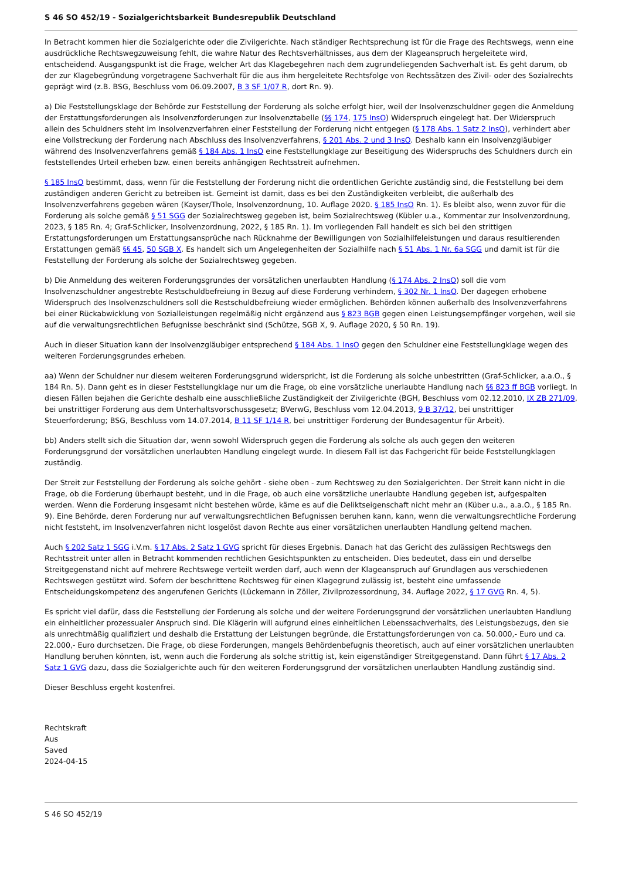S 46 SO 452/19 - Sozialgerichtsbarkeit Bundesrepublik Deutschland
In Betracht kommen hier die Sozialgerichte oder die Zivilgerichte. Nach ständiger Rechtsprechung ist für die Frage des Rechtswegs, wenn eine ausdrückliche Rechtswegzuweisung fehlt, die wahre Natur des Rechtsverhältnisses, aus dem der Klageanspruch hergeleitete wird, entscheidend. Ausgangspunkt ist die Frage, welcher Art das Klagebegehren nach dem zugrundeliegenden Sachverhalt ist. Es geht darum, ob der zur Klagebegründung vorgetragene Sachverhalt für die aus ihm hergeleitete Rechtsfolge von Rechtssätzen des Zivil- oder des Sozialrechts geprägt wird (z.B. BSG, Beschluss vom 06.09.2007, B 3 SF 1/07 R, dort Rn. 9).
a) Die Feststellungsklage der Behörde zur Feststellung der Forderung als solche erfolgt hier, weil der Insolvenzschuldner gegen die Anmeldung der Erstattungsforderungen als Insolvenzforderungen zur Insolvenztabelle (§§ 174, 175 InsO) Widerspruch eingelegt hat. Der Widerspruch allein des Schuldners steht im Insolvenzverfahren einer Feststellung der Forderung nicht entgegen (§ 178 Abs. 1 Satz 2 InsO), verhindert aber eine Vollstreckung der Forderung nach Abschluss des Insolvenzverfahrens, § 201 Abs. 2 und 3 InsO. Deshalb kann ein Insolvenzgläubiger während des Insolvenzverfahrens gemäß § 184 Abs. 1 InsO eine Feststellungklage zur Beseitigung des Widerspruchs des Schuldners durch ein feststellendes Urteil erheben bzw. einen bereits anhängigen Rechtsstreit aufnehmen.
§ 185 InsO bestimmt, dass, wenn für die Feststellung der Forderung nicht die ordentlichen Gerichte zuständig sind, die Feststellung bei dem zuständigen anderen Gericht zu betreiben ist. Gemeint ist damit, dass es bei den Zuständigkeiten verbleibt, die außerhalb des Insolvenzverfahrens gegeben wären (Kayser/Thole, Insolvenzordnung, 10. Auflage 2020. § 185 InsO Rn. 1). Es bleibt also, wenn zuvor für die Forderung als solche gemäß § 51 SGG der Sozialrechtsweg gegeben ist, beim Sozialrechtsweg (Kübler u.a., Kommentar zur Insolvenzordnung, 2023, § 185 Rn. 4; Graf-Schlicker, Insolvenzordnung, 2022, § 185 Rn. 1). Im vorliegenden Fall handelt es sich bei den strittigen Erstattungsforderungen um Erstattungsansprüche nach Rücknahme der Bewilligungen von Sozialhilfeleistungen und daraus resultierenden Erstattungen gemäß §§ 45, 50 SGB X. Es handelt sich um Angelegenheiten der Sozialhilfe nach § 51 Abs. 1 Nr. 6a SGG und damit ist für die Feststellung der Forderung als solche der Sozialrechtsweg gegeben.
b) Die Anmeldung des weiteren Forderungsgrundes der vorsätzlichen unerlaubten Handlung (§ 174 Abs. 2 InsO) soll die vom Insolvenzschuldner angestrebte Restschuldbefreiung in Bezug auf diese Forderung verhindern, § 302 Nr. 1 InsO. Der dagegen erhobene Widerspruch des Insolvenzschuldners soll die Restschuldbefreiung wieder ermöglichen. Behörden können außerhalb des Insolvenzverfahrens bei einer Rückabwicklung von Sozialleistungen regelmäßig nicht ergänzend aus § 823 BGB gegen einen Leistungsempfänger vorgehen, weil sie auf die verwaltungsrechtlichen Befugnisse beschränkt sind (Schütze, SGB X, 9. Auflage 2020, § 50 Rn. 19).
Auch in dieser Situation kann der Insolvenzgläubiger entsprechend § 184 Abs. 1 InsO gegen den Schuldner eine Feststellungklage wegen des weiteren Forderungsgrundes erheben.
aa) Wenn der Schuldner nur diesem weiteren Forderungsgrund widerspricht, ist die Forderung als solche unbestritten (Graf-Schlicker, a.a.O., § 184 Rn. 5). Dann geht es in dieser Feststellungklage nur um die Frage, ob eine vorsätzliche unerlaubte Handlung nach §§ 823 ff BGB vorliegt. In diesen Fällen bejahen die Gerichte deshalb eine ausschließliche Zuständigkeit der Zivilgerichte (BGH, Beschluss vom 02.12.2010, IX ZB 271/09, bei unstrittiger Forderung aus dem Unterhaltsvorschussgesetz; BVerwG, Beschluss vom 12.04.2013, 9 B 37/12, bei unstrittiger Steuerforderung; BSG, Beschluss vom 14.07.2014, B 11 SF 1/14 R, bei unstrittiger Forderung der Bundesagentur für Arbeit).
bb) Anders stellt sich die Situation dar, wenn sowohl Widerspruch gegen die Forderung als solche als auch gegen den weiteren Forderungsgrund der vorsätzlichen unerlaubten Handlung eingelegt wurde. In diesem Fall ist das Fachgericht für beide Feststellungklagen zuständig.
Der Streit zur Feststellung der Forderung als solche gehört - siehe oben - zum Rechtsweg zu den Sozialgerichten. Der Streit kann nicht in die Frage, ob die Forderung überhaupt besteht, und in die Frage, ob auch eine vorsätzliche unerlaubte Handlung gegeben ist, aufgespalten werden. Wenn die Forderung insgesamt nicht bestehen würde, käme es auf die Deliktseigenschaft nicht mehr an (Küber u.a., a.a.O., § 185 Rn. 9). Eine Behörde, deren Forderung nur auf verwaltungsrechtlichen Befugnissen beruhen kann, kann, wenn die verwaltungsrechtliche Forderung nicht feststeht, im Insolvenzverfahren nicht losgelöst davon Rechte aus einer vorsätzlichen unerlaubten Handlung geltend machen.
Auch § 202 Satz 1 SGG i.V.m. § 17 Abs. 2 Satz 1 GVG spricht für dieses Ergebnis. Danach hat das Gericht des zulässigen Rechtswegs den Rechtsstreit unter allen in Betracht kommenden rechtlichen Gesichtspunkten zu entscheiden. Dies bedeutet, dass ein und derselbe Streitgegenstand nicht auf mehrere Rechtswege verteilt werden darf, auch wenn der Klageanspruch auf Grundlagen aus verschiedenen Rechtswegen gestützt wird. Sofern der beschrittene Rechtsweg für einen Klagegrund zulässig ist, besteht eine umfassende Entscheidungskompetenz des angerufenen Gerichts (Lückemann in Zöller, Zivilprozessordnung, 34. Auflage 2022, § 17 GVG Rn. 4, 5).
Es spricht viel dafür, dass die Feststellung der Forderung als solche und der weitere Forderungsgrund der vorsätzlichen unerlaubten Handlung ein einheitlicher prozessualer Anspruch sind. Die Klägerin will aufgrund eines einheitlichen Lebenssachverhalts, des Leistungsbezugs, den sie als unrechtmäßig qualifiziert und deshalb die Erstattung der Leistungen begründe, die Erstattungsforderungen von ca. 50.000,- Euro und ca. 22.000,- Euro durchsetzen. Die Frage, ob diese Forderungen, mangels Behördenbefugnis theoretisch, auch auf einer vorsätzlichen unerlaubten Handlung beruhen könnten, ist, wenn auch die Forderung als solche strittig ist, kein eigenständiger Streitgegenstand. Dann führt § 17 Abs. 2 Satz 1 GVG dazu, dass die Sozialgerichte auch für den weiteren Forderungsgrund der vorsätzlichen unerlaubten Handlung zuständig sind.
Dieser Beschluss ergeht kostenfrei.
Rechtskraft
Aus
Saved
2024-04-15
S 46 SO 452/19